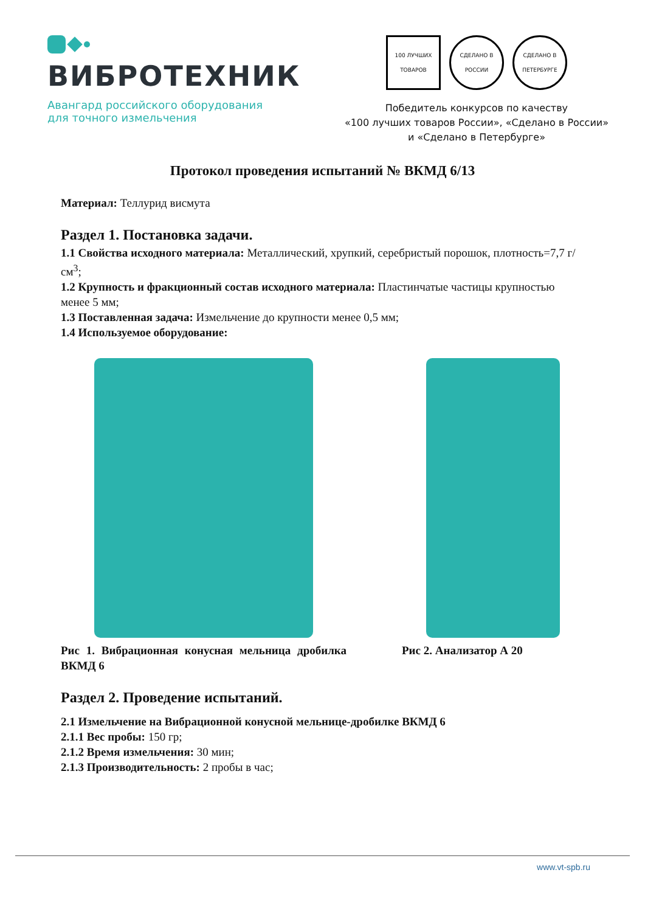ВИБРОТЕХНИК
Авангард российского оборудования
для точного измельчения
100 ЛУЧШИХ ТОВАРОВ
СДЕЛАНО В РОССИИ
СДЕЛАНО В ПЕТЕРБУРГЕ
Победитель конкурсов по качеству
«100 лучших товаров России», «Сделано в России»
и «Сделано в Петербурге»
Протокол проведения испытаний № ВКМД 6/13
Материал: Теллурид висмута
Раздел 1. Постановка задачи.
1.1 Свойства исходного материала: Металлический, хрупкий, серебристый порошок, плотность=7,7 г/см<sup>3</sup>;
1.2 Крупность и фракционный состав исходного материала: Пластинчатые частицы крупностью менее 5 мм;
1.3 Поставленная задача: Измельчение до крупности менее 0,5 мм;
1.4 Используемое оборудование:
Рис 1. Вибрационная конусная мельница дробилка ВКМД 6
Рис 2. Анализатор А 20
Раздел 2. Проведение испытаний.
2.1 Измельчение на Вибрационной конусной мельнице-дробилке ВКМД 6
2.1.1 Вес пробы: 150 гр;
2.1.2 Время измельчения: 30 мин;
2.1.3 Производительность: 2 пробы в час;
www.vt-spb.ru